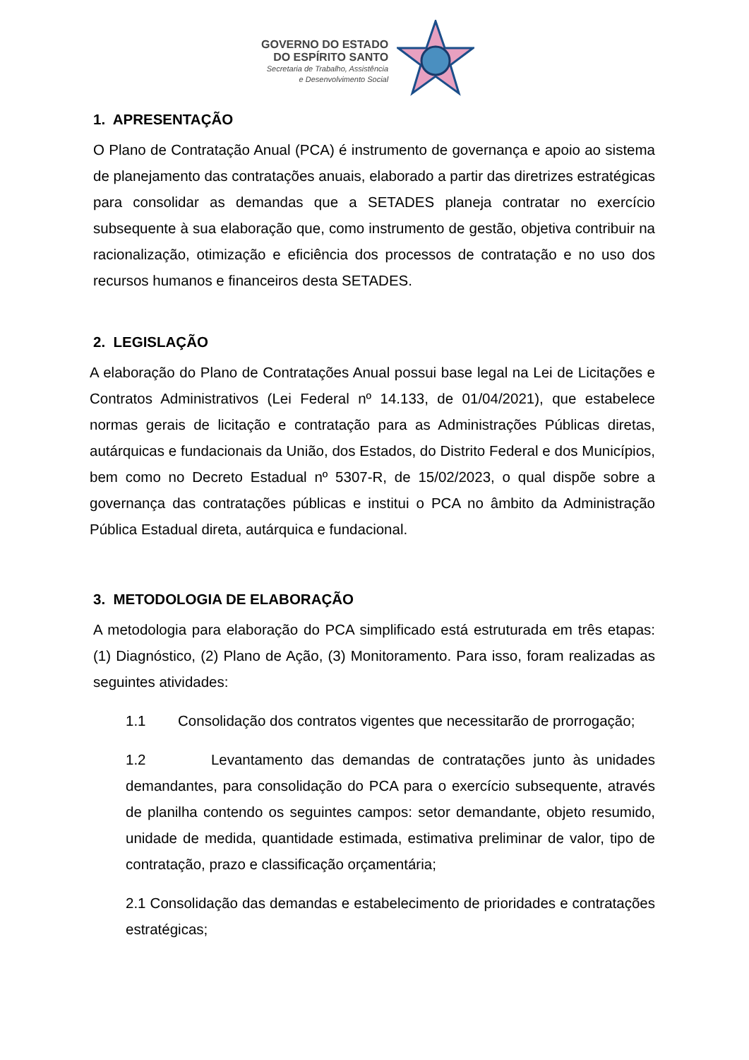GOVERNO DO ESTADO
DO ESPÍRITO SANTO
Secretaria de Trabalho, Assistência
e Desenvolvimento Social
1. APRESENTAÇÃO
O Plano de Contratação Anual (PCA) é instrumento de governança e apoio ao sistema de planejamento das contratações anuais, elaborado a partir das diretrizes estratégicas para consolidar as demandas que a SETADES planeja contratar no exercício subsequente à sua elaboração que, como instrumento de gestão, objetiva contribuir na racionalização, otimização e eficiência dos processos de contratação e no uso dos recursos humanos e financeiros desta SETADES.
2. LEGISLAÇÃO
A elaboração do Plano de Contratações Anual possui base legal na Lei de Licitações e Contratos Administrativos (Lei Federal nº 14.133, de 01/04/2021), que estabelece normas gerais de licitação e contratação para as Administrações Públicas diretas, autárquicas e fundacionais da União, dos Estados, do Distrito Federal e dos Municípios, bem como no Decreto Estadual nº 5307-R, de 15/02/2023, o qual dispõe sobre a governança das contratações públicas e institui o PCA no âmbito da Administração Pública Estadual direta, autárquica e fundacional.
3. METODOLOGIA DE ELABORAÇÃO
A metodologia para elaboração do PCA simplificado está estruturada em três etapas: (1) Diagnóstico, (2) Plano de Ação, (3) Monitoramento. Para isso, foram realizadas as seguintes atividades:
1.1 Consolidação dos contratos vigentes que necessitarão de prorrogação;
1.2 Levantamento das demandas de contratações junto às unidades demandantes, para consolidação do PCA para o exercício subsequente, através de planilha contendo os seguintes campos: setor demandante, objeto resumido, unidade de medida, quantidade estimada, estimativa preliminar de valor, tipo de contratação, prazo e classificação orçamentária;
2.1 Consolidação das demandas e estabelecimento de prioridades e contratações estratégicas;